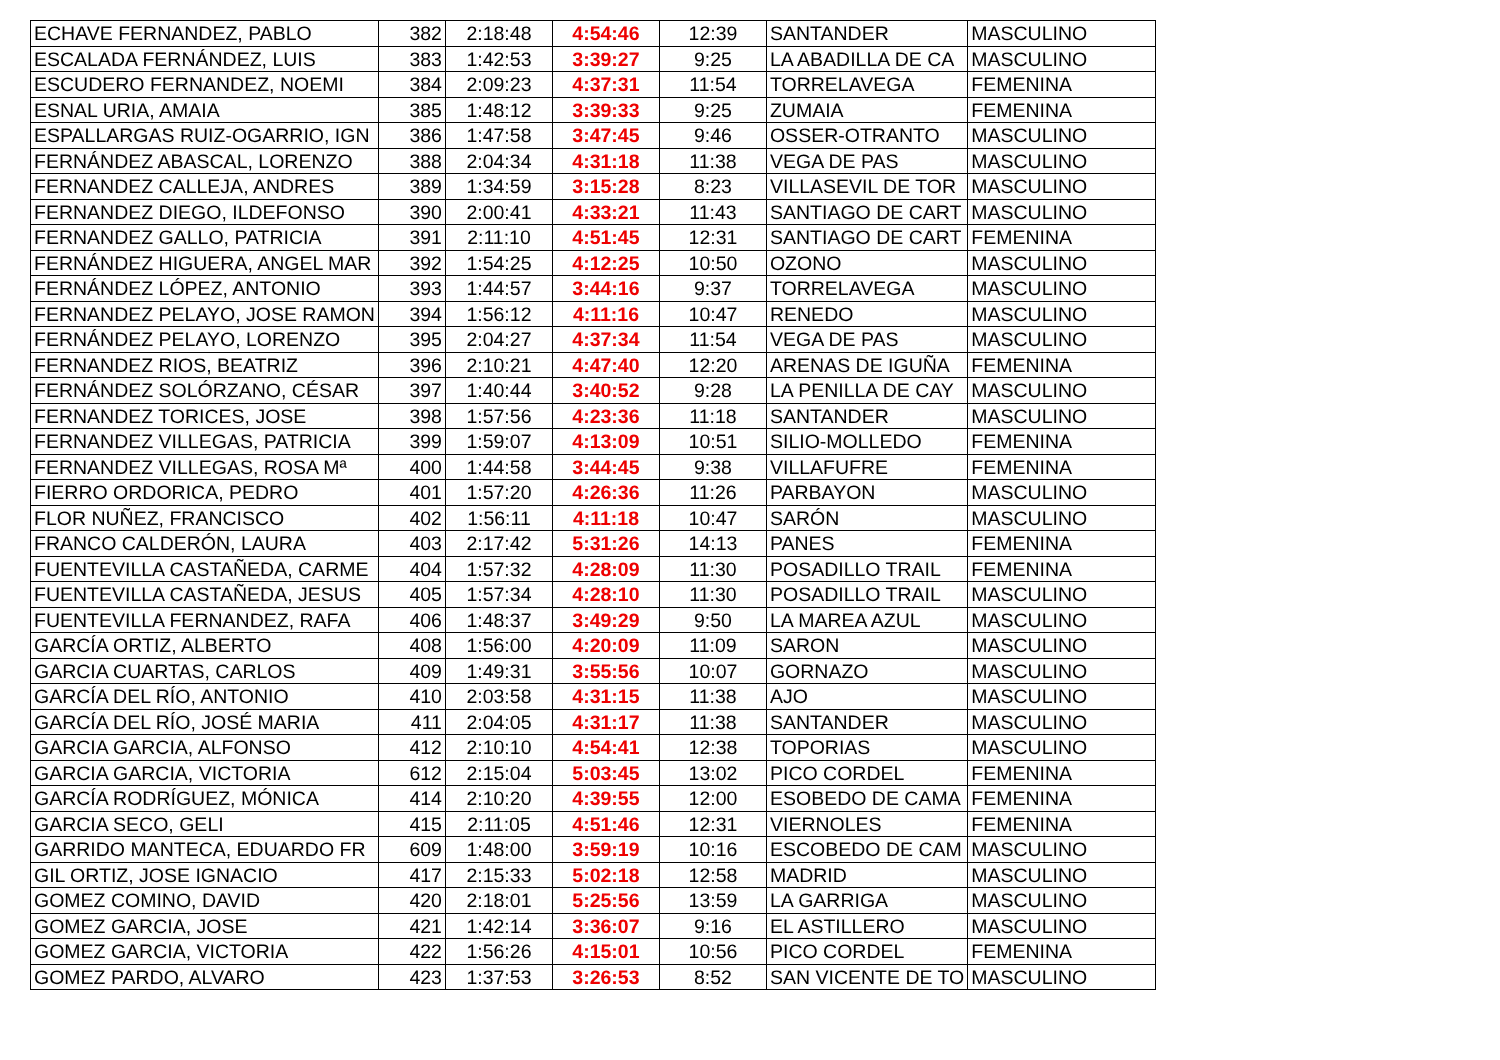| ECHAVE FERNANDEZ, PABLO | 382 | 2:18:48 | 4:54:46 | 12:39 | SANTANDER | MASCULINO |
| ESCALADA FERNÁNDEZ, LUIS | 383 | 1:42:53 | 3:39:27 | 9:25 | LA ABADILLA DE CA | MASCULINO |
| ESCUDERO FERNANDEZ, NOEMI | 384 | 2:09:23 | 4:37:31 | 11:54 | TORRELAVEGA | FEMENINA |
| ESNAL URIA, AMAIA | 385 | 1:48:12 | 3:39:33 | 9:25 | ZUMAIA | FEMENINA |
| ESPALLARGAS RUIZ-OGARRIO, IGN | 386 | 1:47:58 | 3:47:45 | 9:46 | OSSER-OTRANTO | MASCULINO |
| FERNÁNDEZ ABASCAL, LORENZO | 388 | 2:04:34 | 4:31:18 | 11:38 | VEGA DE PAS | MASCULINO |
| FERNANDEZ CALLEJA, ANDRES | 389 | 1:34:59 | 3:15:28 | 8:23 | VILLASEVIL DE TOR | MASCULINO |
| FERNANDEZ DIEGO, ILDEFONSO | 390 | 2:00:41 | 4:33:21 | 11:43 | SANTIAGO DE CART | MASCULINO |
| FERNANDEZ GALLO, PATRICIA | 391 | 2:11:10 | 4:51:45 | 12:31 | SANTIAGO DE CART | FEMENINA |
| FERNÁNDEZ HIGUERA, ANGEL MAR | 392 | 1:54:25 | 4:12:25 | 10:50 | OZONO | MASCULINO |
| FERNÁNDEZ LÓPEZ, ANTONIO | 393 | 1:44:57 | 3:44:16 | 9:37 | TORRELAVEGA | MASCULINO |
| FERNANDEZ PELAYO, JOSE RAMON | 394 | 1:56:12 | 4:11:16 | 10:47 | RENEDO | MASCULINO |
| FERNÁNDEZ PELAYO, LORENZO | 395 | 2:04:27 | 4:37:34 | 11:54 | VEGA DE PAS | MASCULINO |
| FERNANDEZ RIOS, BEATRIZ | 396 | 2:10:21 | 4:47:40 | 12:20 | ARENAS DE IGUÑA | FEMENINA |
| FERNÁNDEZ SOLÓRZANO, CÉSAR | 397 | 1:40:44 | 3:40:52 | 9:28 | LA PENILLA DE CAY | MASCULINO |
| FERNANDEZ TORICES, JOSE | 398 | 1:57:56 | 4:23:36 | 11:18 | SANTANDER | MASCULINO |
| FERNANDEZ VILLEGAS, PATRICIA | 399 | 1:59:07 | 4:13:09 | 10:51 | SILIO-MOLLEDO | FEMENINA |
| FERNANDEZ VILLEGAS, ROSA Mª | 400 | 1:44:58 | 3:44:45 | 9:38 | VILLAFUFRE | FEMENINA |
| FIERRO ORDORICA, PEDRO | 401 | 1:57:20 | 4:26:36 | 11:26 | PARBAYON | MASCULINO |
| FLOR NUÑEZ, FRANCISCO | 402 | 1:56:11 | 4:11:18 | 10:47 | SARÓN | MASCULINO |
| FRANCO CALDERÓN, LAURA | 403 | 2:17:42 | 5:31:26 | 14:13 | PANES | FEMENINA |
| FUENTEVILLA CASTAÑEDA, CARME | 404 | 1:57:32 | 4:28:09 | 11:30 | POSADILLO TRAIL | FEMENINA |
| FUENTEVILLA CASTAÑEDA, JESUS | 405 | 1:57:34 | 4:28:10 | 11:30 | POSADILLO TRAIL | MASCULINO |
| FUENTEVILLA FERNANDEZ, RAFA | 406 | 1:48:37 | 3:49:29 | 9:50 | LA MAREA AZUL | MASCULINO |
| GARCÍA ORTIZ, ALBERTO | 408 | 1:56:00 | 4:20:09 | 11:09 | SARON | MASCULINO |
| GARCIA CUARTAS, CARLOS | 409 | 1:49:31 | 3:55:56 | 10:07 | GORNAZO | MASCULINO |
| GARCÍA DEL RÍO, ANTONIO | 410 | 2:03:58 | 4:31:15 | 11:38 | AJO | MASCULINO |
| GARCÍA DEL RÍO, JOSÉ MARIA | 411 | 2:04:05 | 4:31:17 | 11:38 | SANTANDER | MASCULINO |
| GARCIA GARCIA, ALFONSO | 412 | 2:10:10 | 4:54:41 | 12:38 | TOPORIAS | MASCULINO |
| GARCIA GARCIA, VICTORIA | 612 | 2:15:04 | 5:03:45 | 13:02 | PICO CORDEL | FEMENINA |
| GARCÍA RODRÍGUEZ, MÓNICA | 414 | 2:10:20 | 4:39:55 | 12:00 | ESOBEDO DE CAMA | FEMENINA |
| GARCIA SECO, GELI | 415 | 2:11:05 | 4:51:46 | 12:31 | VIERNOLES | FEMENINA |
| GARRIDO MANTECA, EDUARDO FR | 609 | 1:48:00 | 3:59:19 | 10:16 | ESCOBEDO DE CAM | MASCULINO |
| GIL ORTIZ, JOSE IGNACIO | 417 | 2:15:33 | 5:02:18 | 12:58 | MADRID | MASCULINO |
| GOMEZ COMINO, DAVID | 420 | 2:18:01 | 5:25:56 | 13:59 | LA GARRIGA | MASCULINO |
| GOMEZ GARCIA, JOSE | 421 | 1:42:14 | 3:36:07 | 9:16 | EL ASTILLERO | MASCULINO |
| GOMEZ GARCIA, VICTORIA | 422 | 1:56:26 | 4:15:01 | 10:56 | PICO CORDEL | FEMENINA |
| GOMEZ PARDO, ALVARO | 423 | 1:37:53 | 3:26:53 | 8:52 | SAN VICENTE DE TO | MASCULINO |